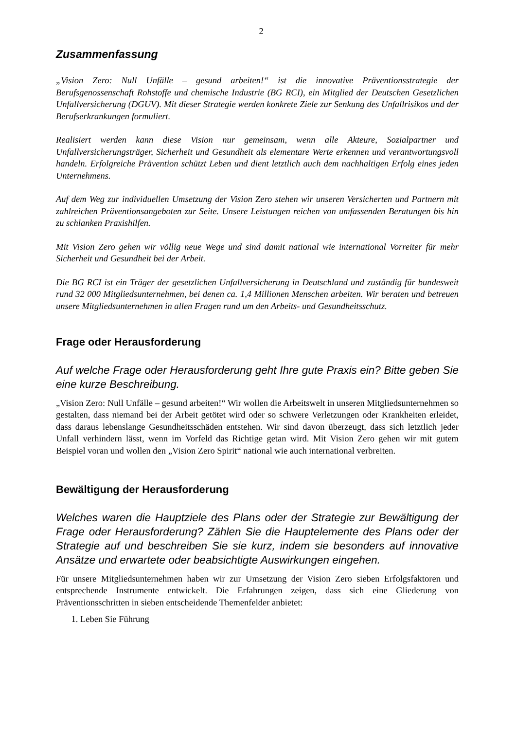2
Zusammenfassung
„Vision Zero: Null Unfälle – gesund arbeiten!“ ist die innovative Präventionsstrategie der Berufsgenossenschaft Rohstoffe und chemische Industrie (BG RCI), ein Mitglied der Deutschen Gesetzlichen Unfallversicherung (DGUV). Mit dieser Strategie werden konkrete Ziele zur Senkung des Unfallrisikos und der Berufserkrankungen formuliert.
Realisiert werden kann diese Vision nur gemeinsam, wenn alle Akteure, Sozialpartner und Unfallversicherungsträger, Sicherheit und Gesundheit als elementare Werte erkennen und verantwortungsvoll handeln. Erfolgreiche Prävention schützt Leben und dient letztlich auch dem nachhaltigen Erfolg eines jeden Unternehmens.
Auf dem Weg zur individuellen Umsetzung der Vision Zero stehen wir unseren Versicherten und Partnern mit zahlreichen Präventionsangeboten zur Seite. Unsere Leistungen reichen von umfassenden Beratungen bis hin zu schlanken Praxishilfen.
Mit Vision Zero gehen wir völlig neue Wege und sind damit national wie international Vorreiter für mehr Sicherheit und Gesundheit bei der Arbeit.
Die BG RCI ist ein Träger der gesetzlichen Unfallversicherung in Deutschland und zuständig für bundesweit rund 32 000 Mitgliedsunternehmen, bei denen ca. 1,4 Millionen Menschen arbeiten. Wir beraten und betreuen unsere Mitgliedsunternehmen in allen Fragen rund um den Arbeits- und Gesundheitsschutz.
Frage oder Herausforderung
Auf welche Frage oder Herausforderung geht Ihre gute Praxis ein? Bitte geben Sie eine kurze Beschreibung.
„Vision Zero: Null Unfälle – gesund arbeiten!“ Wir wollen die Arbeitswelt in unseren Mitgliedsunternehmen so gestalten, dass niemand bei der Arbeit getötet wird oder so schwere Verletzungen oder Krankheiten erleidet, dass daraus lebenslange Gesundheitsschäden entstehen. Wir sind davon überzeugt, dass sich letztlich jeder Unfall verhindern lässt, wenn im Vorfeld das Richtige getan wird. Mit Vision Zero gehen wir mit gutem Beispiel voran und wollen den „Vision Zero Spirit“ national wie auch international verbreiten.
Bewältigung der Herausforderung
Welches waren die Hauptziele des Plans oder der Strategie zur Bewältigung der Frage oder Herausforderung? Zählen Sie die Hauptelemente des Plans oder der Strategie auf und beschreiben Sie sie kurz, indem sie besonders auf innovative Ansätze und erwartete oder beabsichtigte Auswirkungen eingehen.
Für unsere Mitgliedsunternehmen haben wir zur Umsetzung der Vision Zero sieben Erfolgsfaktoren und entsprechende Instrumente entwickelt. Die Erfahrungen zeigen, dass sich eine Gliederung von Präventionsschritten in sieben entscheidende Themenfelder anbietet:
1. Leben Sie Führung